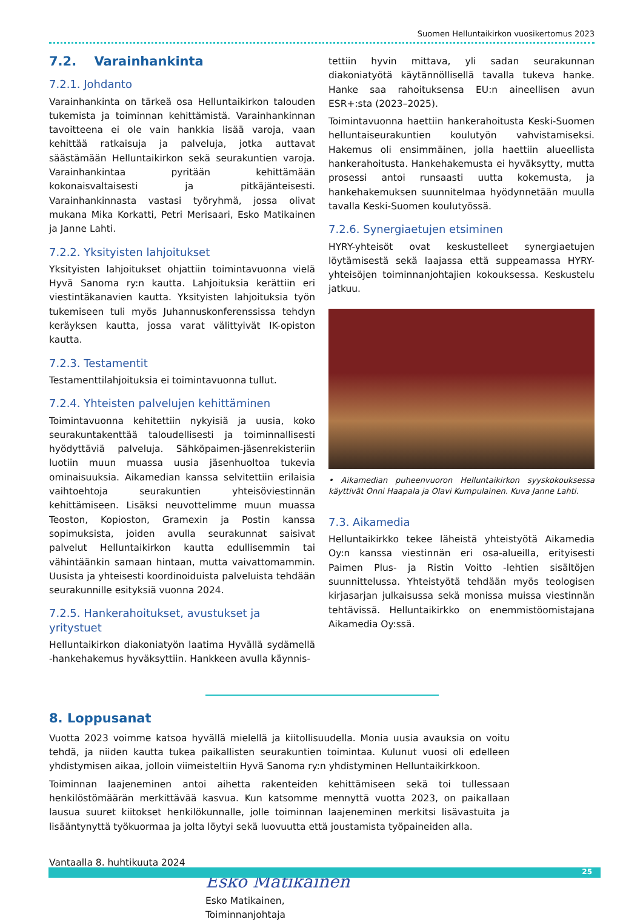Suomen Helluntaikirkon vuosikertomus 2023
7.2. Varainhankinta
7.2.1. Johdanto
Varainhankinta on tärkeä osa Helluntaikirkon talouden tukemista ja toiminnan kehittämistä. Varainhankinnan tavoitteena ei ole vain hankkia lisää varoja, vaan kehittää ratkaisuja ja palveluja, jotka auttavat säästämään Helluntaikirkon sekä seurakuntien varoja. Varainhankintaa pyritään kehittämään kokonaisvaltaisesti ja pitkäjänteisesti. Varainhankinnasta vastasi työryhmä, jossa olivat mukana Mika Korkatti, Petri Merisaari, Esko Matikainen ja Janne Lahti.
7.2.2. Yksityisten lahjoitukset
Yksityisten lahjoitukset ohjattiin toimintavuonna vielä Hyvä Sanoma ry:n kautta. Lahjoituksia kerättiin eri viestintäkanavien kautta. Yksityisten lahjoituksia työn tukemiseen tuli myös Juhannuskonferenssissa tehdyn keräyksen kautta, jossa varat välittyivät IK-opiston kautta.
7.2.3. Testamentit
Testamenttilahjoituksia ei toimintavuonna tullut.
7.2.4. Yhteisten palvelujen kehittäminen
Toimintavuonna kehitettiin nykyisiä ja uusia, koko seurakuntakenttää taloudellisesti ja toiminnallisesti hyödyttäviä palveluja. Sähköpaimen-jäsenrekisteriin luotiin muun muassa uusia jäsenhuoltoa tukevia ominaisuuksia. Aikamedian kanssa selvitettiin erilaisia vaihtoehtoja seurakuntien yhteisöviestinnän kehittämiseen. Lisäksi neuvottelimme muun muassa Teoston, Kopioston, Gramexin ja Postin kanssa sopimuksista, joiden avulla seurakunnat saisivat palvelut Helluntaikirkon kautta edullisemmin tai vähintäänkin samaan hintaan, mutta vaivattomammin. Uusista ja yhteisesti koordinoiduista palveluista tehdään seurakunnille esityksiä vuonna 2024.
7.2.5. Hankerahoitukset, avustukset ja yritystuet
Helluntaikirkon diakoniatyön laatima Hyvällä sydämellä -hankehakemus hyväksyttiin. Hankkeen avulla käynnis-
tettiin hyvin mittava, yli sadan seurakunnan diakoniatyötä käytännöllisellä tavalla tukeva hanke. Hanke saa rahoituksensa EU:n aineellisen avun ESR+:sta (2023–2025).
Toimintavuonna haettiin hankerahoitusta Keski-Suomen helluntaiseurakuntien koulutyön vahvistamiseksi. Hakemus oli ensimmäinen, jolla haettiin alueellista hankerahoitusta. Hankehakemusta ei hyväksytty, mutta prosessi antoi runsaasti uutta kokemusta, ja hankehakemuksen suunnitelmaa hyödynnetään muulla tavalla Keski-Suomen koulutyössä.
7.2.6. Synergiaetujen etsiminen
HYRY-yhteisöt ovat keskustelleet synergiaetujen löytämisestä sekä laajassa että suppeamassa HYRY-yhteisöjen toiminnanjohtajien kokouksessa. Keskustelu jatkuu.
• Aikamedian puheenvuoron Helluntaikirkon syyskokouksessa käyttivät Onni Haapala ja Olavi Kumpulainen. Kuva Janne Lahti.
7.3. Aikamedia
Helluntaikirkko tekee läheistä yhteistyötä Aikamedia Oy:n kanssa viestinnän eri osa-alueilla, erityisesti Paimen Plus- ja Ristin Voitto -lehtien sisältöjen suunnittelussa. Yhteistyötä tehdään myös teologisen kirjasarjan julkaisussa sekä monissa muissa viestinnän tehtävissä. Helluntaikirkko on enemmistöomistajana Aikamedia Oy:ssä.
8. Loppusanat
Vuotta 2023 voimme katsoa hyvällä mielellä ja kiitollisuudella. Monia uusia avauksia on voitu tehdä, ja niiden kautta tukea paikallisten seurakuntien toimintaa. Kulunut vuosi oli edelleen yhdistymisen aikaa, jolloin viimeisteltiin Hyvä Sanoma ry:n yhdistyminen Helluntaikirkkoon.
Toiminnan laajeneminen antoi aihetta rakenteiden kehittämiseen sekä toi tullessaan henkilöstömäärän merkittävää kasvua. Kun katsomme mennyttä vuotta 2023, on paikallaan lausua suuret kiitokset henkilökunnalle, jolle toiminnan laajeneminen merkitsi lisävastuita ja lisääntynyttä työkuormaa ja jolta löytyi sekä luovuutta että joustamista työpaineiden alla.
Vantaalla 8. huhtikuuta 2024
Esko Matikainen
Esko Matikainen,
Toiminnanjohtaja
25